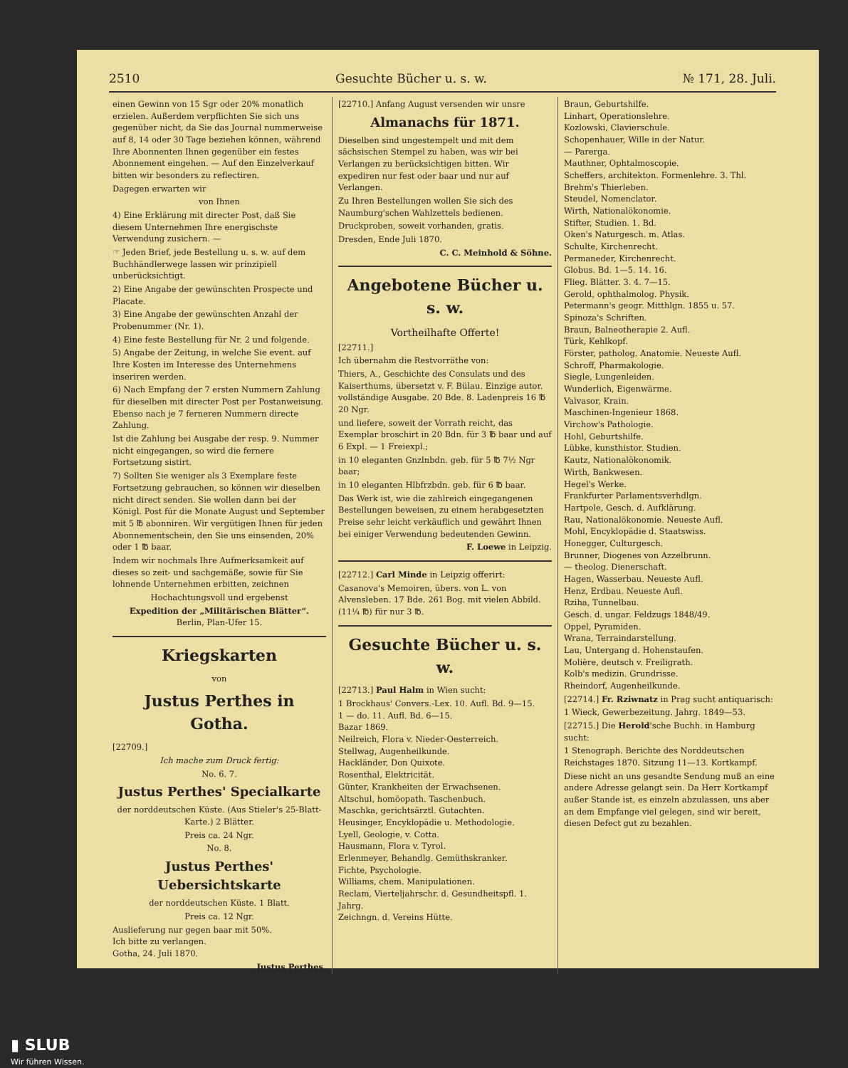2510 Gesuchte Bücher u. s. w. № 171, 28. Juli.
einen Gewinn von 15 Sgr oder 20% monatlich erzielen. Außerdem verpflichten Sie sich uns gegenüber nicht, da Sie das Journal nummerweise auf 8, 14 oder 30 Tage beziehen können, während Ihre Abonnenten Ihnen gegenüber ein festes Abonnement eingehen. — Auf den Einzelverkauf bitten wir besonders zu reflectiren.
Dagegen erwarten wir
von Ihnen
4) Eine Erklärung mit directer Post, daß Sie diesem Unternehmen Ihre energischste Verwendung zusichern. —
☞ Jeden Brief, jede Bestellung u. s. w. auf dem Buchhändlerwege lassen wir prinzipiell unberücksichtigt.
2) Eine Angabe der gewünschten Prospecte und Placate.
3) Eine Angabe der gewünschten Anzahl der Probenummer (Nr. 1).
4) Eine feste Bestellung für Nr. 2 und folgende.
5) Angabe der Zeitung, in welche Sie event. auf Ihre Kosten im Interesse des Unternehmens inseriren werden.
6) Nach Empfang der 7 ersten Nummern Zahlung für dieselben mit directer Post per Postanweisung. Ebenso nach je 7 ferneren Nummern directe Zahlung.
Ist die Zahlung bei Ausgabe der resp. 9. Nummer nicht eingegangen, so wird die fernere Fortsetzung sistirt.
7) Sollten Sie weniger als 3 Exemplare feste Fortsetzung gebrauchen, so können wir dieselben nicht direct senden. Sie wollen dann bei der Königl. Post für die Monate August und September mit 5 ℔ abonniren. Wir vergütigen Ihnen für jeden Abonnementschein, den Sie uns einsenden, 20% oder 1 ℔ baar.
Indem wir nochmals Ihre Aufmerksamkeit auf dieses so zeit- und sachgemäße, sowie für Sie lohnende Unternehmen erbitten, zeichnen
Hochachtungsvoll und ergebenst
Expedition der „Militärischen Blätter“.
Berlin, Plan-Ufer 15.
Kriegskarten
von
Justus Perthes in Gotha.
[22709.]
Ich mache zum Druck fertig:
No. 6. 7.
Justus Perthes' Specialkarte
der norddeutschen Küste. (Aus Stieler's 25-Blatt-Karte.) 2 Blätter.
Preis ca. 24 Ngr.
No. 8.
Justus Perthes' Uebersichtskarte
der norddeutschen Küste. 1 Blatt.
Preis ca. 12 Ngr.
Auslieferung nur gegen baar mit 50%.
Ich bitte zu verlangen.
Gotha, 24. Juli 1870.
Justus Perthes.
[22710.] Anfang August versenden wir unsre
Almanachs für 1871.
Dieselben sind ungestempelt und mit dem sächsischen Stempel zu haben, was wir bei Verlangen zu berücksichtigen bitten. Wir expediren nur fest oder baar und nur auf Verlangen.
Zu Ihren Bestellungen wollen Sie sich des Naumburg'schen Wahlzettels bedienen.
Druckproben, soweit vorhanden, gratis.
Dresden, Ende Juli 1870.
C. C. Meinhold & Söhne.
Angebotene Bücher u. s. w.
Vortheilhafte Offerte!
[22711.]
Ich übernahm die Restvorräthe von:
Thiers, A., Geschichte des Consulats und des Kaiserthums, übersetzt v. F. Bülau. Einzige autor. vollständige Ausgabe. 20 Bde. 8. Ladenpreis 16 ℔ 20 Ngr.
und liefere, soweit der Vorrath reicht, das Exemplar broschirt in 20 Bdn. für 3 ℔ baar und auf 6 Expl. — 1 Freiexpl.;
in 10 eleganten Gnzlnbdn. geb. für 5 ℔ 7½ Ngr baar;
in 10 eleganten Hlbfrzbdn. geb. für 6 ℔ baar.
Das Werk ist, wie die zahlreich eingegangenen Bestellungen beweisen, zu einem herabgesetzten Preise sehr leicht verkäuflich und gewährt Ihnen bei einiger Verwendung bedeutenden Gewinn.
F. Loewe in Leipzig.
[22712.] Carl Minde in Leipzig offerirt:
Casanova's Memoiren, übers. von L. von Alvensleben. 17 Bde. 261 Bog. mit vielen Abbild. (11¼ ℔) für nur 3 ℔.
Gesuchte Bücher u. s. w.
[22713.] Paul Halm in Wien sucht:
1 Brockhaus' Convers.-Lex. 10. Aufl. Bd. 9—15.
1 — do. 11. Aufl. Bd. 6—15.
Bazar 1869.
Neilreich, Flora v. Nieder-Oesterreich.
Stellwag, Augenheilkunde.
Hackländer, Don Quixote.
Rosenthal, Elektricität.
Günter, Krankheiten der Erwachsenen.
Altschul, homöopath. Taschenbuch.
Maschka, gerichtsärztl. Gutachten.
Heusinger, Encyklopädie u. Methodologie.
Lyell, Geologie, v. Cotta.
Hausmann, Flora v. Tyrol.
Erlenmeyer, Behandlg. Gemüthskranker.
Fichte, Psychologie.
Williams, chem. Manipulationen.
Reclam, Vierteljahrschr. d. Gesundheitspfl. 1. Jahrg.
Zeichngn. d. Vereins Hütte.
Braun, Geburtshilfe.
Linhart, Operationslehre.
Kozlowski, Clavierschule.
Schopenhauer, Wille in der Natur.
— Parerga.
Mauthner, Ophtalmoscopie.
Scheffers, architekton. Formenlehre. 3. Thl.
Brehm's Thierleben.
Steudel, Nomenclator.
Wirth, Nationalökonomie.
Stifter, Studien. 1. Bd.
Oken's Naturgesch. m. Atlas.
Schulte, Kirchenrecht.
Permaneder, Kirchenrecht.
Globus. Bd. 1—5. 14. 16.
Flieg. Blätter. 3. 4. 7—15.
Gerold, ophthalmolog. Physik.
Petermann's geogr. Mitthlgn. 1855 u. 57.
Spinoza's Schriften.
Braun, Balneotherapie 2. Aufl.
Türk, Kehlkopf.
Förster, patholog. Anatomie. Neueste Aufl.
Schroff, Pharmakologie.
Siegle, Lungenleiden.
Wunderlich, Eigenwärme.
Valvasor, Krain.
Maschinen-Ingenieur 1868.
Virchow's Pathologie.
Hohl, Geburtshilfe.
Lübke, kunsthistor. Studien.
Kautz, Nationalökonomik.
Wirth, Bankwesen.
Hegel's Werke.
Frankfurter Parlamentsverhdlgn.
Hartpole, Gesch. d. Aufklärung.
Rau, Nationalökonomie. Neueste Aufl.
Mohl, Encyklopädie d. Staatswiss.
Honegger, Culturgesch.
Brunner, Diogenes von Azzelbrunn.
— theolog. Dienerschaft.
Hagen, Wasserbau. Neueste Aufl.
Henz, Erdbau. Neueste Aufl.
Rziha, Tunnelbau.
Gesch. d. ungar. Feldzugs 1848/49.
Oppel, Pyramiden.
Wrana, Terraindarstellung.
Lau, Untergang d. Hohenstaufen.
Molière, deutsch v. Freiligrath.
Kolb's medizin. Grundrisse.
Rheindorf, Augenheilkunde.
[22714.] Fr. Rziwnatz in Prag sucht antiquarisch:
1 Wieck, Gewerbezeitung. Jahrg. 1849—53.
[22715.] Die Herold'sche Buchh. in Hamburg sucht:
1 Stenograph. Berichte des Norddeutschen Reichstages 1870. Sitzung 11—13. Kortkampf.
Diese nicht an uns gesandte Sendung muß an eine andere Adresse gelangt sein. Da Herr Kortkampf außer Stande ist, es einzeln abzulassen, uns aber an dem Empfange viel gelegen, sind wir bereit, diesen Defect gut zu bezahlen.
▮ SLUB
Wir führen Wissen.